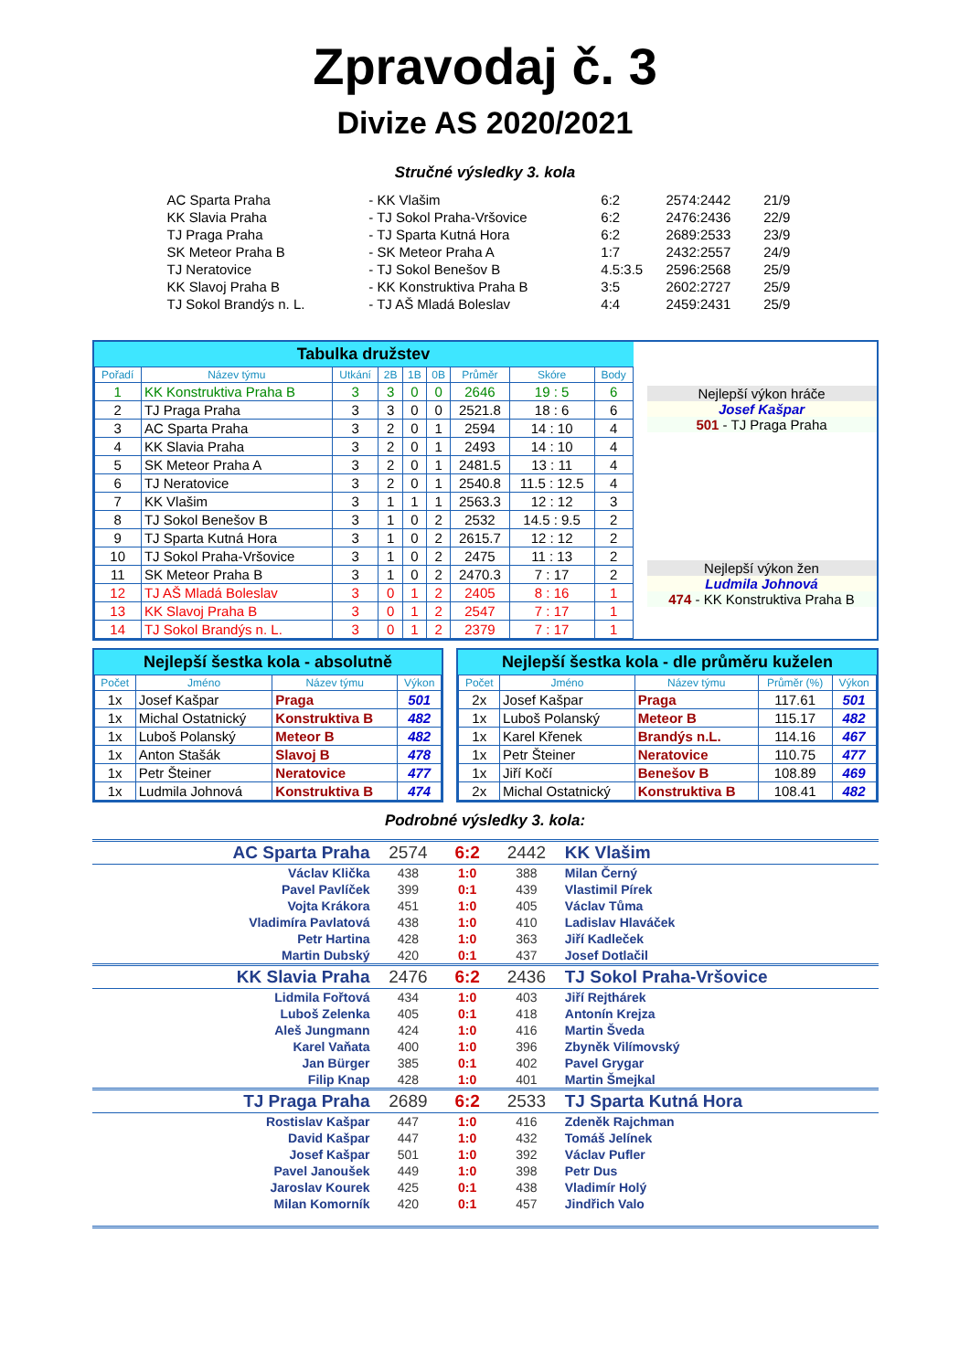Zpravodaj č. 3
Divize AS 2020/2021
Stručné výsledky 3. kola
| AC Sparta Praha | - KK Vlašim | 6:2 | 2574:2442 | 21/9 |
| KK Slavia Praha | - TJ Sokol Praha-Vršovice | 6:2 | 2476:2436 | 22/9 |
| TJ Praga Praha | - TJ Sparta Kutná Hora | 6:2 | 2689:2533 | 23/9 |
| SK Meteor Praha B | - SK Meteor Praha A | 1:7 | 2432:2557 | 24/9 |
| TJ Neratovice | - TJ Sokol Benešov B | 4.5:3.5 | 2596:2568 | 25/9 |
| KK Slavoj Praha B | - KK Konstruktiva Praha B | 3:5 | 2602:2727 | 25/9 |
| TJ Sokol Brandýs n. L. | - TJ AŠ Mladá Boleslav | 4:4 | 2459:2431 | 25/9 |
Tabulka družstev
| Pořadí | Název týmu | Utkání | 2B | 1B | 0B | Průměr | Skóre | Body |
| --- | --- | --- | --- | --- | --- | --- | --- | --- |
| 1 | KK Konstruktiva Praha B | 3 | 3 | 0 | 0 | 2646 | 19 : 5 | 6 |
| 2 | TJ Praga Praha | 3 | 3 | 0 | 0 | 2521.8 | 18 : 6 | 6 |
| 3 | AC Sparta Praha | 3 | 2 | 0 | 1 | 2594 | 14 : 10 | 4 |
| 4 | KK Slavia Praha | 3 | 2 | 0 | 1 | 2493 | 14 : 10 | 4 |
| 5 | SK Meteor Praha A | 3 | 2 | 0 | 1 | 2481.5 | 13 : 11 | 4 |
| 6 | TJ Neratovice | 3 | 2 | 0 | 1 | 2540.8 | 11.5 : 12.5 | 4 |
| 7 | KK Vlašim | 3 | 1 | 1 | 1 | 2563.3 | 12 : 12 | 3 |
| 8 | TJ Sokol Benešov B | 3 | 1 | 0 | 2 | 2532 | 14.5 : 9.5 | 2 |
| 9 | TJ Sparta Kutná Hora | 3 | 1 | 0 | 2 | 2615.7 | 12 : 12 | 2 |
| 10 | TJ Sokol Praha-Vršovice | 3 | 1 | 0 | 2 | 2475 | 11 : 13 | 2 |
| 11 | SK Meteor Praha B | 3 | 1 | 0 | 2 | 2470.3 | 7 : 17 | 2 |
| 12 | TJ AŠ Mladá Boleslav | 3 | 0 | 1 | 2 | 2405 | 8 : 16 | 1 |
| 13 | KK Slavoj Praha B | 3 | 0 | 1 | 2 | 2547 | 7 : 17 | 1 |
| 14 | TJ Sokol Brandýs n. L. | 3 | 0 | 1 | 2 | 2379 | 7 : 17 | 1 |
Nejlepší výkon hráče
Josef Kašpar
501 - TJ Praga Praha
Nejlepší výkon žen
Ludmila Johnová
474 - KK Konstruktiva Praha B
Nejlepší šestka kola - absolutně
| Počet | Jméno | Název týmu | Výkon |
| --- | --- | --- | --- |
| 1x | Josef Kašpar | Praga | 501 |
| 1x | Michal Ostatnický | Konstruktiva B | 482 |
| 1x | Luboš Polanský | Meteor B | 482 |
| 1x | Anton Stašák | Slavoj B | 478 |
| 1x | Petr Šteiner | Neratovice | 477 |
| 1x | Ludmila Johnová | Konstruktiva B | 474 |
Nejlepší šestka kola - dle průměru kuželen
| Počet | Jméno | Název týmu | Průměr (%) | Výkon |
| --- | --- | --- | --- | --- |
| 2x | Josef Kašpar | Praga | 117.61 | 501 |
| 1x | Luboš Polanský | Meteor B | 115.17 | 482 |
| 1x | Karel Křenek | Brandýs n.L. | 114.16 | 467 |
| 1x | Petr Šteiner | Neratovice | 110.75 | 477 |
| 1x | Jiří Kočí | Benešov B | 108.89 | 469 |
| 2x | Michal Ostatnický | Konstruktiva B | 108.41 | 482 |
Podrobné výsledky 3. kola:
| AC Sparta Praha | 2574 | 6:2 | 2442 | KK Vlašim |
| Václav Klička | 438 | 1:0 | 388 | Milan Černý |
| Pavel Pavlíček | 399 | 0:1 | 439 | Vlastimil Pírek |
| Vojta Krákora | 451 | 1:0 | 405 | Václav Tůma |
| Vladimíra Pavlatová | 438 | 1:0 | 410 | Ladislav Hlaváček |
| Petr Hartina | 428 | 1:0 | 363 | Jiří Kadleček |
| Martin Dubský | 420 | 0:1 | 437 | Josef Dotlačil |
| KK Slavia Praha | 2476 | 6:2 | 2436 | TJ Sokol Praha-Vršovice |
| Lidmila Fořtová | 434 | 1:0 | 403 | Jiří Rejthárek |
| Luboš Zelenka | 405 | 0:1 | 418 | Antonín Krejza |
| Aleš Jungmann | 424 | 1:0 | 416 | Martin Šveda |
| Karel Vaňata | 400 | 1:0 | 396 | Zbyněk Vilímovský |
| Jan Bürger | 385 | 0:1 | 402 | Pavel Grygar |
| Filip Knap | 428 | 1:0 | 401 | Martin Šmejkal |
| TJ Praga Praha | 2689 | 6:2 | 2533 | TJ Sparta Kutná Hora |
| Rostislav Kašpar | 447 | 1:0 | 416 | Zdeněk Rajchman |
| David Kašpar | 447 | 1:0 | 432 | Tomáš Jelínek |
| Josef Kašpar | 501 | 1:0 | 392 | Václav Pufler |
| Pavel Janoušek | 449 | 1:0 | 398 | Petr Dus |
| Jaroslav Kourek | 425 | 0:1 | 438 | Vladimír Holý |
| Milan Komorník | 420 | 0:1 | 457 | Jindřich Valo |